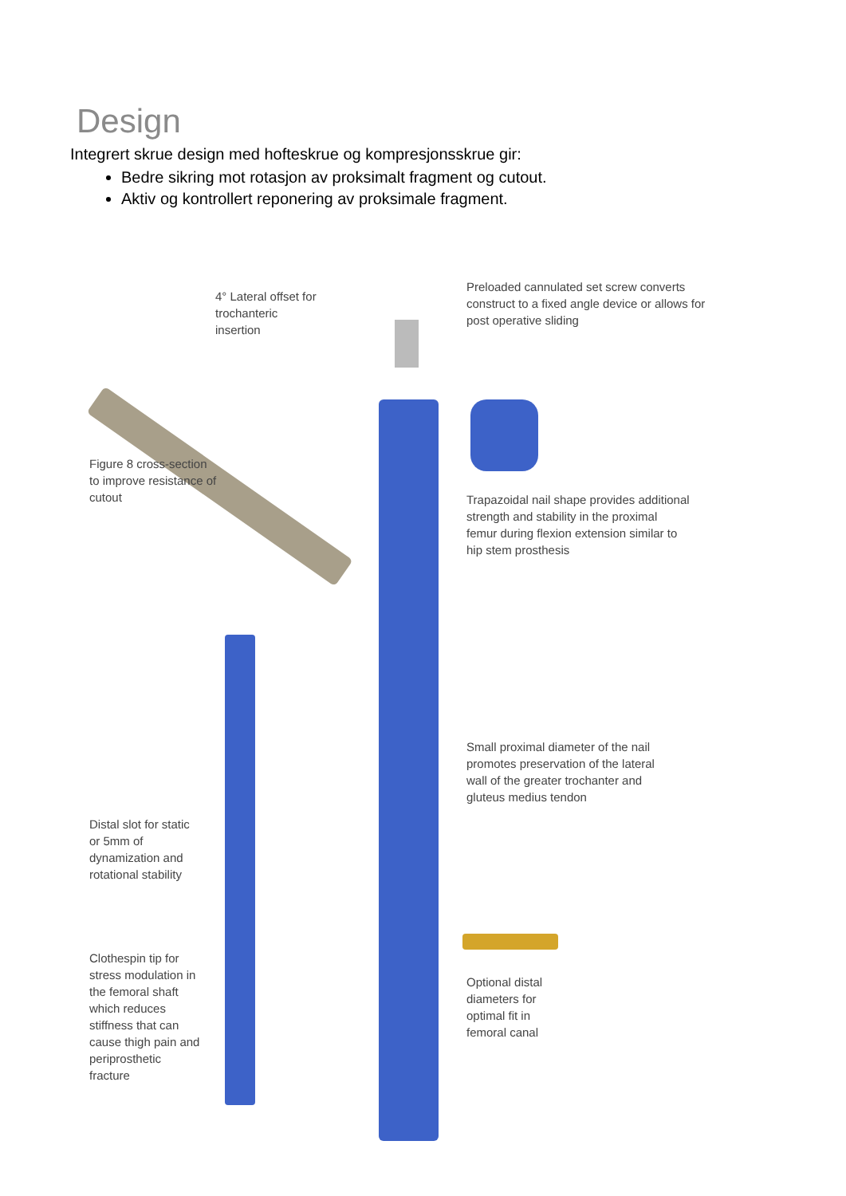Design
Integrert skrue design med hofteskrue og kompresjonsskrue gir:
Bedre sikring mot rotasjon av proksimalt fragment og cutout.
Aktiv og kontrollert reponering av proksimale fragment.
Preloaded cannulated set screw converts construct to a fixed angle device or allows for post operative sliding
4° Lateral offset for
trochanteric
insertion
Figure 8 cross-section to improve resistance of cutout
Trapazoidal nail shape provides additional strength and stability in the proximal femur during flexion extension similar to hip stem prosthesis
Small proximal diameter of the nail promotes preservation of the lateral wall of the greater trochanter and gluteus medius tendon
Distal slot for static or 5mm of dynamization and rotational stability
Clothespin tip for stress modulation in the femoral shaft which reduces stiffness that can cause thigh pain and periprosthetic fracture
Optional distal diameters for optimal fit in femoral canal